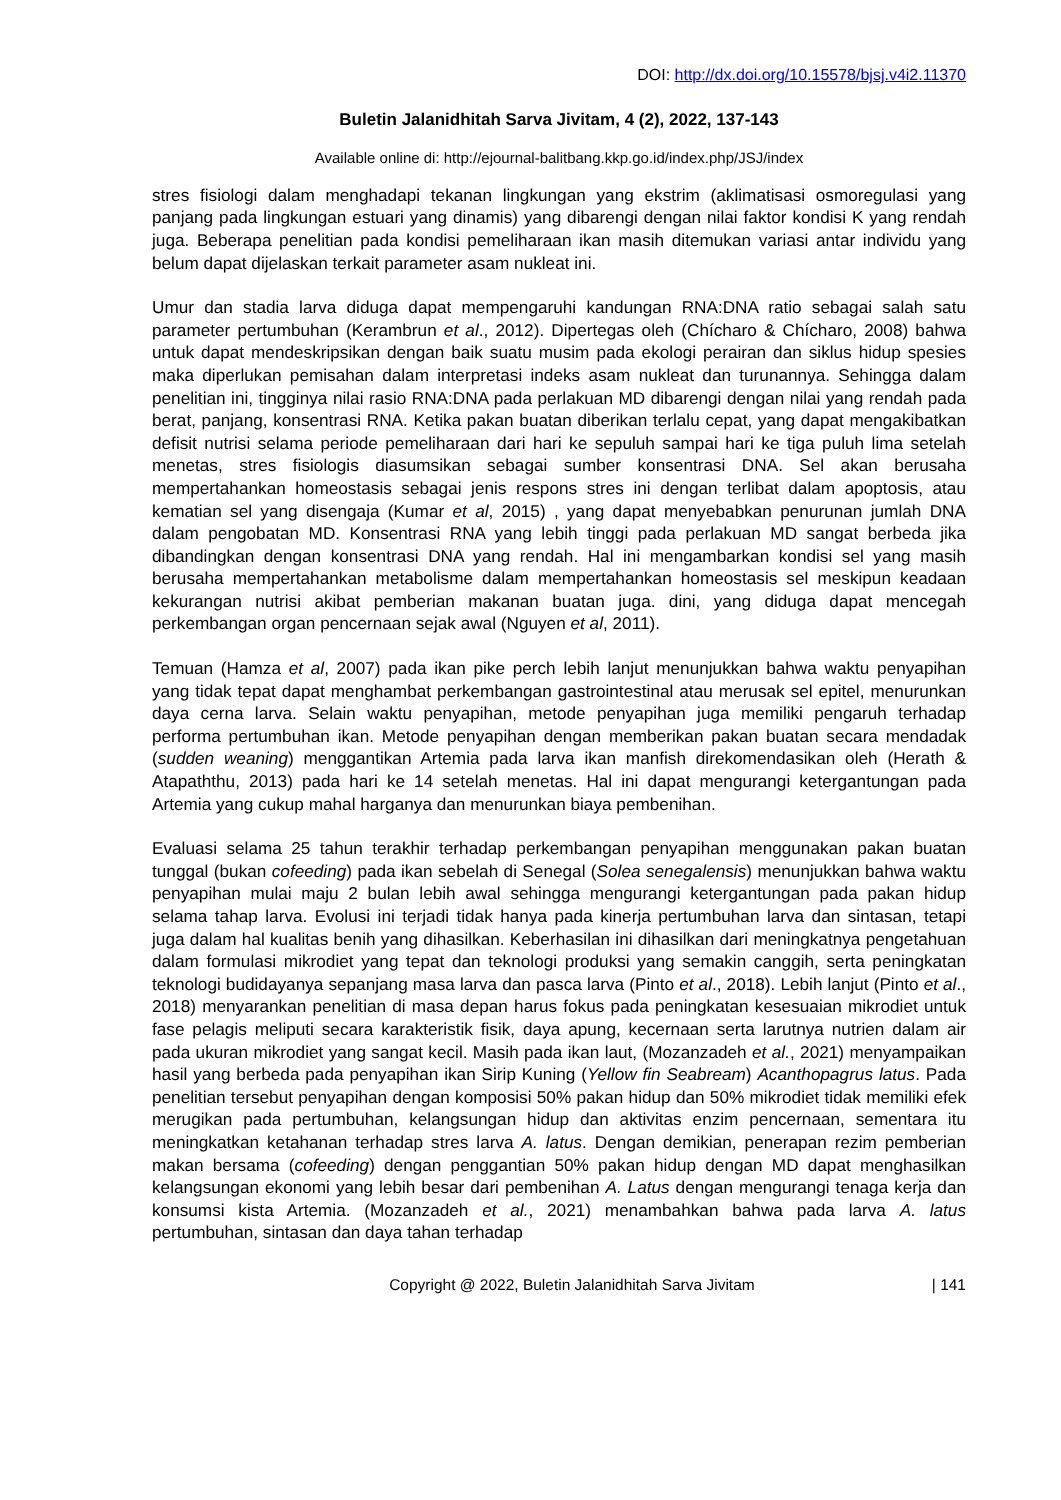DOI: http://dx.doi.org/10.15578/bjsj.v4i2.11370
Buletin Jalanidhitah Sarva Jivitam, 4 (2), 2022, 137-143
Available online di: http://ejournal-balitbang.kkp.go.id/index.php/JSJ/index
stres fisiologi dalam menghadapi tekanan lingkungan yang ekstrim (aklimatisasi osmoregulasi yang panjang pada lingkungan estuari yang dinamis) yang dibarengi dengan nilai faktor kondisi K yang rendah juga. Beberapa penelitian pada kondisi pemeliharaan ikan masih ditemukan variasi antar individu yang belum dapat dijelaskan terkait parameter asam nukleat ini.
Umur dan stadia larva diduga dapat mempengaruhi kandungan RNA:DNA ratio sebagai salah satu parameter pertumbuhan (Kerambrun et al., 2012). Dipertegas oleh (Chícharo & Chícharo, 2008) bahwa untuk dapat mendeskripsikan dengan baik suatu musim pada ekologi perairan dan siklus hidup spesies maka diperlukan pemisahan dalam interpretasi indeks asam nukleat dan turunannya. Sehingga dalam penelitian ini, tingginya nilai rasio RNA:DNA pada perlakuan MD dibarengi dengan nilai yang rendah pada berat, panjang, konsentrasi RNA. Ketika pakan buatan diberikan terlalu cepat, yang dapat mengakibatkan defisit nutrisi selama periode pemeliharaan dari hari ke sepuluh sampai hari ke tiga puluh lima setelah menetas, stres fisiologis diasumsikan sebagai sumber konsentrasi DNA. Sel akan berusaha mempertahankan homeostasis sebagai jenis respons stres ini dengan terlibat dalam apoptosis, atau kematian sel yang disengaja (Kumar et al, 2015) , yang dapat menyebabkan penurunan jumlah DNA dalam pengobatan MD. Konsentrasi RNA yang lebih tinggi pada perlakuan MD sangat berbeda jika dibandingkan dengan konsentrasi DNA yang rendah. Hal ini mengambarkan kondisi sel yang masih berusaha mempertahankan metabolisme dalam mempertahankan homeostasis sel meskipun keadaan kekurangan nutrisi akibat pemberian makanan buatan juga. dini, yang diduga dapat mencegah perkembangan organ pencernaan sejak awal (Nguyen et al, 2011).
Temuan (Hamza et al, 2007) pada ikan pike perch lebih lanjut menunjukkan bahwa waktu penyapihan yang tidak tepat dapat menghambat perkembangan gastrointestinal atau merusak sel epitel, menurunkan daya cerna larva. Selain waktu penyapihan, metode penyapihan juga memiliki pengaruh terhadap performa pertumbuhan ikan. Metode penyapihan dengan memberikan pakan buatan secara mendadak (sudden weaning) menggantikan Artemia pada larva ikan manfish direkomendasikan oleh (Herath & Atapaththu, 2013) pada hari ke 14 setelah menetas. Hal ini dapat mengurangi ketergantungan pada Artemia yang cukup mahal harganya dan menurunkan biaya pembenihan.
Evaluasi selama 25 tahun terakhir terhadap perkembangan penyapihan menggunakan pakan buatan tunggal (bukan cofeeding) pada ikan sebelah di Senegal (Solea senegalensis) menunjukkan bahwa waktu penyapihan mulai maju 2 bulan lebih awal sehingga mengurangi ketergantungan pada pakan hidup selama tahap larva. Evolusi ini terjadi tidak hanya pada kinerja pertumbuhan larva dan sintasan, tetapi juga dalam hal kualitas benih yang dihasilkan. Keberhasilan ini dihasilkan dari meningkatnya pengetahuan dalam formulasi mikrodiet yang tepat dan teknologi produksi yang semakin canggih, serta peningkatan teknologi budidayanya sepanjang masa larva dan pasca larva (Pinto et al., 2018). Lebih lanjut (Pinto et al., 2018) menyarankan penelitian di masa depan harus fokus pada peningkatan kesesuaian mikrodiet untuk fase pelagis meliputi secara karakteristik fisik, daya apung, kecernaan serta larutnya nutrien dalam air pada ukuran mikrodiet yang sangat kecil. Masih pada ikan laut, (Mozanzadeh et al., 2021) menyampaikan hasil yang berbeda pada penyapihan ikan Sirip Kuning (Yellow fin Seabream) Acanthopagrus latus. Pada penelitian tersebut penyapihan dengan komposisi 50% pakan hidup dan 50% mikrodiet tidak memiliki efek merugikan pada pertumbuhan, kelangsungan hidup dan aktivitas enzim pencernaan, sementara itu meningkatkan ketahanan terhadap stres larva A. latus. Dengan demikian, penerapan rezim pemberian makan bersama (cofeeding) dengan penggantian 50% pakan hidup dengan MD dapat menghasilkan kelangsungan ekonomi yang lebih besar dari pembenihan A. Latus dengan mengurangi tenaga kerja dan konsumsi kista Artemia. (Mozanzadeh et al., 2021) menambahkan bahwa pada larva A. latus pertumbuhan, sintasan dan daya tahan terhadap
Copyright @ 2022, Buletin Jalanidhitah Sarva Jivitam | 141